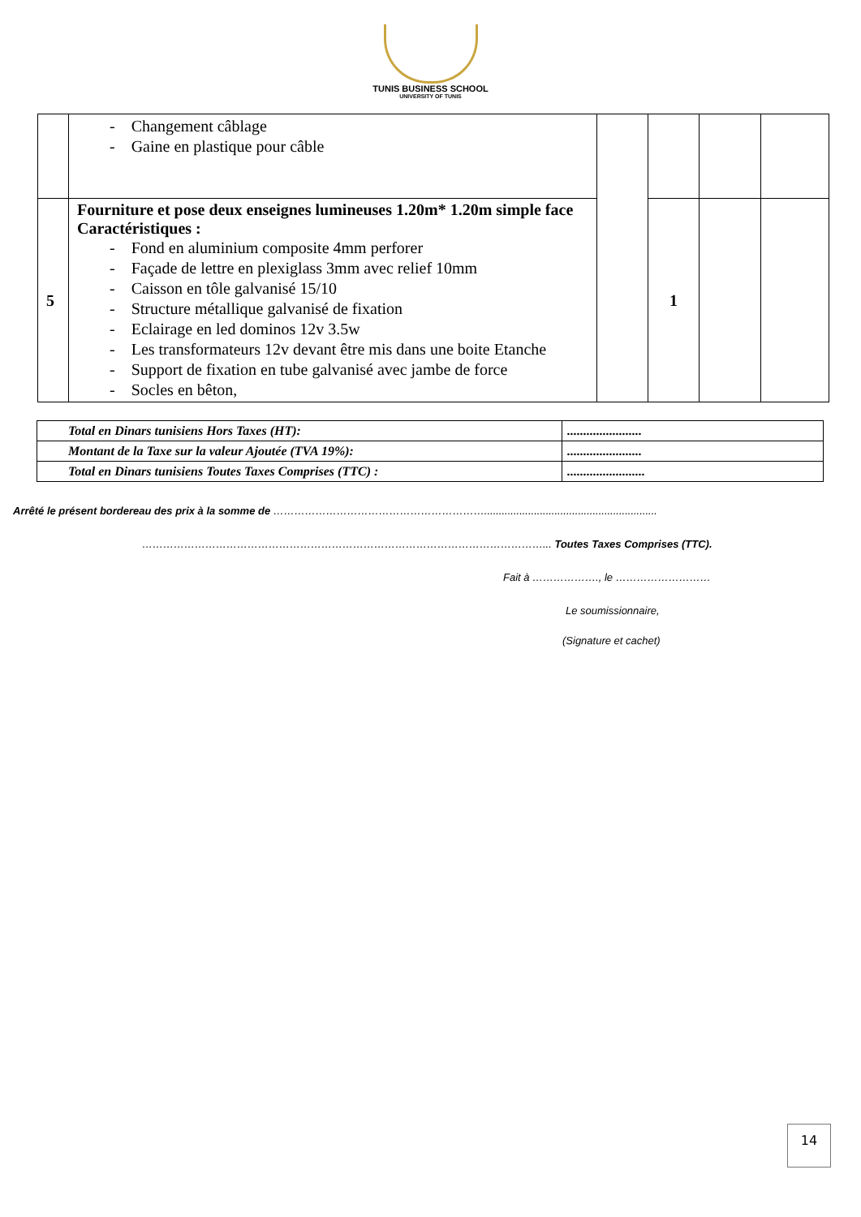TUNIS BUSINESS SCHOOL
UNIVERSITY OF TUNIS
| | - Changement câblage - Gaine en plastique pour câble | | | | |
| 5 | Fourniture et pose deux enseignes lumineuses 1.20m* 1.20m simple face Caractéristiques : - Fond en aluminium composite 4mm perforer - Façade de lettre en plexiglass 3mm avec relief 10mm - Caisson en tôle galvanisé 15/10 - Structure métallique galvanisé de fixation - Eclairage en led dominos 12v 3.5w - Les transformateurs 12v devant être mis dans une boite Etanche - Support de fixation en tube galvanisé avec jambe de force - Socles en bêton, | | 1 | | |
| Total en Dinars tunisiens Hors Taxes (HT): | ....................... |
| Montant de la Taxe sur la valeur Ajoutée (TVA 19%): | ....................... |
| Total en Dinars tunisiens Toutes Taxes Comprises (TTC) : | ........................ |
Arrêté le présent bordereau des prix à la somme de ……………………………………………………...........................................................
……………………………………………………………………………………………………... Toutes Taxes Comprises (TTC).
Fait à ………………., le ………………………
Le soumissionnaire,
(Signature et cachet)
14